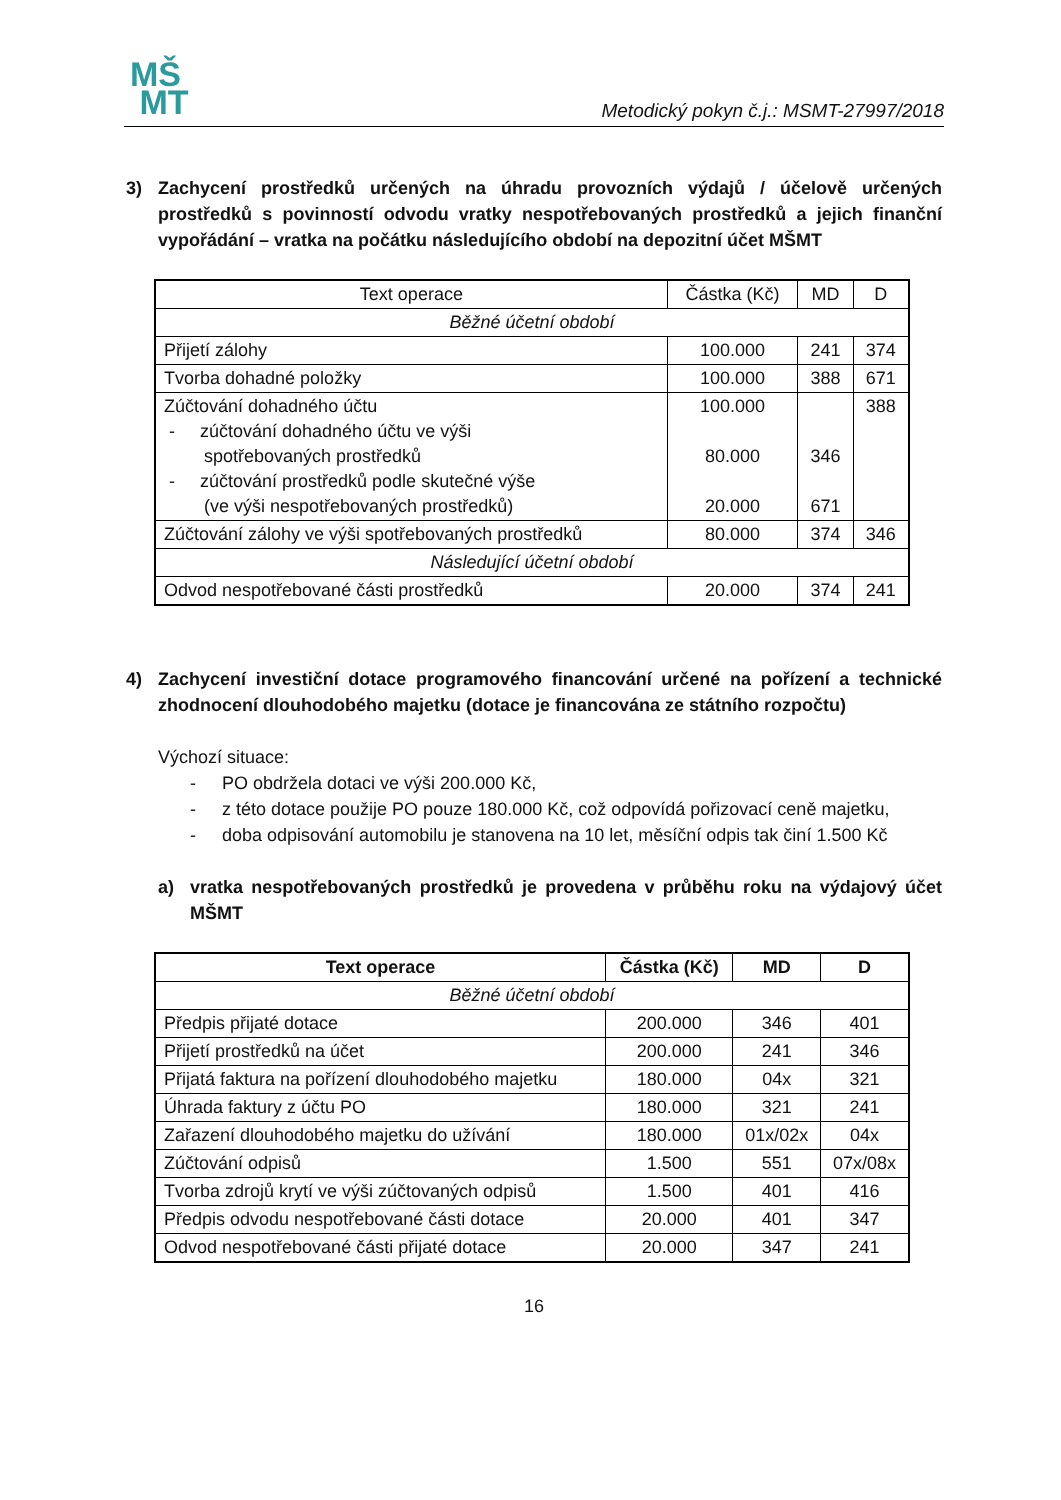MŠ
MT
Metodický pokyn č.j.: MSMT-27997/2018
3) Zachycení prostředků určených na úhradu provozních výdajů / účelově určených prostředků s povinností odvodu vratky nespotřebovaných prostředků a jejich finanční vypořádání – vratka na počátku následujícího období na depozitní účet MŠMT
| Text operace | Částka (Kč) | MD | D |
| Běžné účetní období | | | |
| Přijetí zálohy | 100.000 | 241 | 374 |
| Tvorba dohadné položky | 100.000 | 388 | 671 |
| Zúčtování dohadného účtu - zúčtování dohadného účtu ve výši spotřebovaných prostředků - zúčtování prostředků podle skutečné výše (ve výši nespotřebovaných prostředků) | 100.000 80.000 20.000 | 346 671 | 388 |
| Zúčtování zálohy ve výši spotřebovaných prostředků | 80.000 | 374 | 346 |
| Následující účetní období | | | |
| Odvod nespotřebované části prostředků | 20.000 | 374 | 241 |
4) Zachycení investiční dotace programového financování určené na pořízení a technické zhodnocení dlouhodobého majetku (dotace je financována ze státního rozpočtu)
Výchozí situace:
- PO obdržela dotaci ve výši 200.000 Kč,
- z této dotace použije PO pouze 180.000 Kč, což odpovídá pořizovací ceně majetku,
- doba odpisování automobilu je stanovena na 10 let, měsíční odpis tak činí 1.500 Kč
a) vratka nespotřebovaných prostředků je provedena v průběhu roku na výdajový účet MŠMT
| Text operace | Částka (Kč) | MD | D |
| --- | --- | --- | --- |
| Běžné účetní období | | | |
| Předpis přijaté dotace | 200.000 | 346 | 401 |
| Přijetí prostředků na účet | 200.000 | 241 | 346 |
| Přijatá faktura na pořízení dlouhodobého majetku | 180.000 | 04x | 321 |
| Úhrada faktury z účtu PO | 180.000 | 321 | 241 |
| Zařazení dlouhodobého majetku do užívání | 180.000 | 01x/02x | 04x |
| Zúčtování odpisů | 1.500 | 551 | 07x/08x |
| Tvorba zdrojů krytí ve výši zúčtovaných odpisů | 1.500 | 401 | 416 |
| Předpis odvodu nespotřebované části dotace | 20.000 | 401 | 347 |
| Odvod nespotřebované části přijaté dotace | 20.000 | 347 | 241 |
16